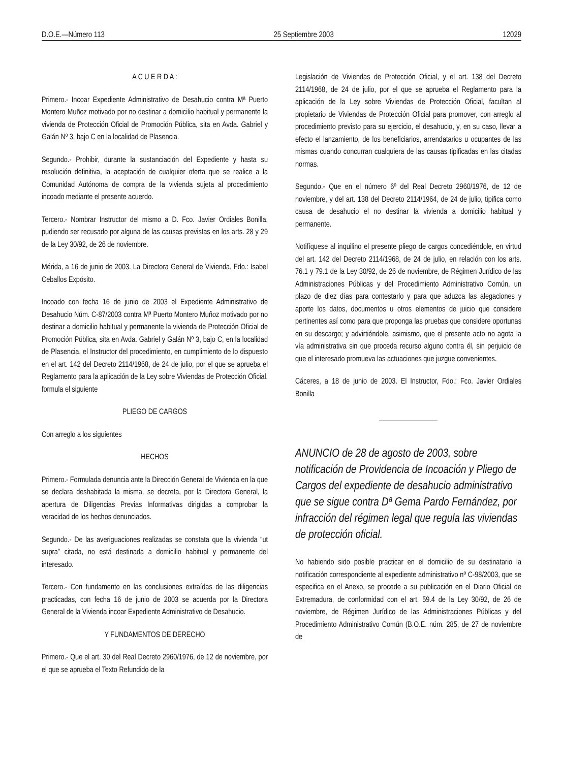D.O.E.—Número 113 25 Septiembre 2003 12029
A C U E R D A :
Primero.- Incoar Expediente Administrativo de Desahucio contra Mª Puerto Montero Muñoz motivado por no destinar a domicilio habitual y permanente la vivienda de Protección Oficial de Promoción Pública, sita en Avda. Gabriel y Galán Nº 3, bajo C en la localidad de Plasencia.
Segundo.- Prohibir, durante la sustanciación del Expediente y hasta su resolución definitiva, la aceptación de cualquier oferta que se realice a la Comunidad Autónoma de compra de la vivienda sujeta al procedimiento incoado mediante el presente acuerdo.
Tercero.- Nombrar Instructor del mismo a D. Fco. Javier Ordiales Bonilla, pudiendo ser recusado por alguna de las causas previstas en los arts. 28 y 29 de la Ley 30/92, de 26 de noviembre.
Mérida, a 16 de junio de 2003. La Directora General de Vivienda, Fdo.: Isabel Ceballos Expósito.
Incoado con fecha 16 de junio de 2003 el Expediente Administrativo de Desahucio Núm. C-87/2003 contra Mª Puerto Montero Muñoz motivado por no destinar a domicilio habitual y permanente la vivienda de Protección Oficial de Promoción Pública, sita en Avda. Gabriel y Galán Nº 3, bajo C, en la localidad de Plasencia, el Instructor del procedimiento, en cumplimiento de lo dispuesto en el art. 142 del Decreto 2114/1968, de 24 de julio, por el que se aprueba el Reglamento para la aplicación de la Ley sobre Viviendas de Protección Oficial, formula el siguiente
PLIEGO DE CARGOS
Con arreglo a los siguientes
HECHOS
Primero.- Formulada denuncia ante la Dirección General de Vivienda en la que se declara deshabitada la misma, se decreta, por la Directora General, la apertura de Diligencias Previas Informativas dirigidas a comprobar la veracidad de los hechos denunciados.
Segundo.- De las averiguaciones realizadas se constata que la vivienda “ut supra” citada, no está destinada a domicilio habitual y permanente del interesado.
Tercero.- Con fundamento en las conclusiones extraídas de las diligencias practicadas, con fecha 16 de junio de 2003 se acuerda por la Directora General de la Vivienda incoar Expediente Administrativo de Desahucio.
Y FUNDAMENTOS DE DERECHO
Primero.- Que el art. 30 del Real Decreto 2960/1976, de 12 de noviembre, por el que se aprueba el Texto Refundido de la
Legislación de Viviendas de Protección Oficial, y el art. 138 del Decreto 2114/1968, de 24 de julio, por el que se aprueba el Reglamento para la aplicación de la Ley sobre Viviendas de Protección Oficial, facultan al propietario de Viviendas de Protección Oficial para promover, con arreglo al procedimiento previsto para su ejercicio, el desahucio, y, en su caso, llevar a efecto el lanzamiento, de los beneficiarios, arrendatarios u ocupantes de las mismas cuando concurran cualquiera de las causas tipificadas en las citadas normas.
Segundo.- Que en el número 6º del Real Decreto 2960/1976, de 12 de noviembre, y del art. 138 del Decreto 2114/1964, de 24 de julio, tipifica como causa de desahucio el no destinar la vivienda a domicilio habitual y permanente.
Notifíquese al inquilino el presente pliego de cargos concediéndole, en virtud del art. 142 del Decreto 2114/1968, de 24 de julio, en relación con los arts. 76.1 y 79.1 de la Ley 30/92, de 26 de noviembre, de Régimen Jurídico de las Administraciones Públicas y del Procedimiento Administrativo Común, un plazo de diez días para contestarlo y para que aduzca las alegaciones y aporte los datos, documentos u otros elementos de juicio que considere pertinentes así como para que proponga las pruebas que considere oportunas en su descargo; y advirtiéndole, asimismo, que el presente acto no agota la vía administrativa sin que proceda recurso alguno contra él, sin perjuicio de que el interesado promueva las actuaciones que juzgue convenientes.
Cáceres, a 18 de junio de 2003. El Instructor, Fdo.: Fco. Javier Ordiales Bonilla
ANUNCIO de 28 de agosto de 2003, sobre notificación de Providencia de Incoación y Pliego de Cargos del expediente de desahucio administrativo que se sigue contra Dª Gema Pardo Fernández, por infracción del régimen legal que regula las viviendas de protección oficial.
No habiendo sido posible practicar en el domicilio de su destinatario la notificación correspondiente al expediente administrativo nº C-98/2003, que se especifica en el Anexo, se procede a su publicación en el Diario Oficial de Extremadura, de conformidad con el art. 59.4 de la Ley 30/92, de 26 de noviembre, de Régimen Jurídico de las Administraciones Públicas y del Procedimiento Administrativo Común (B.O.E. núm. 285, de 27 de noviembre de